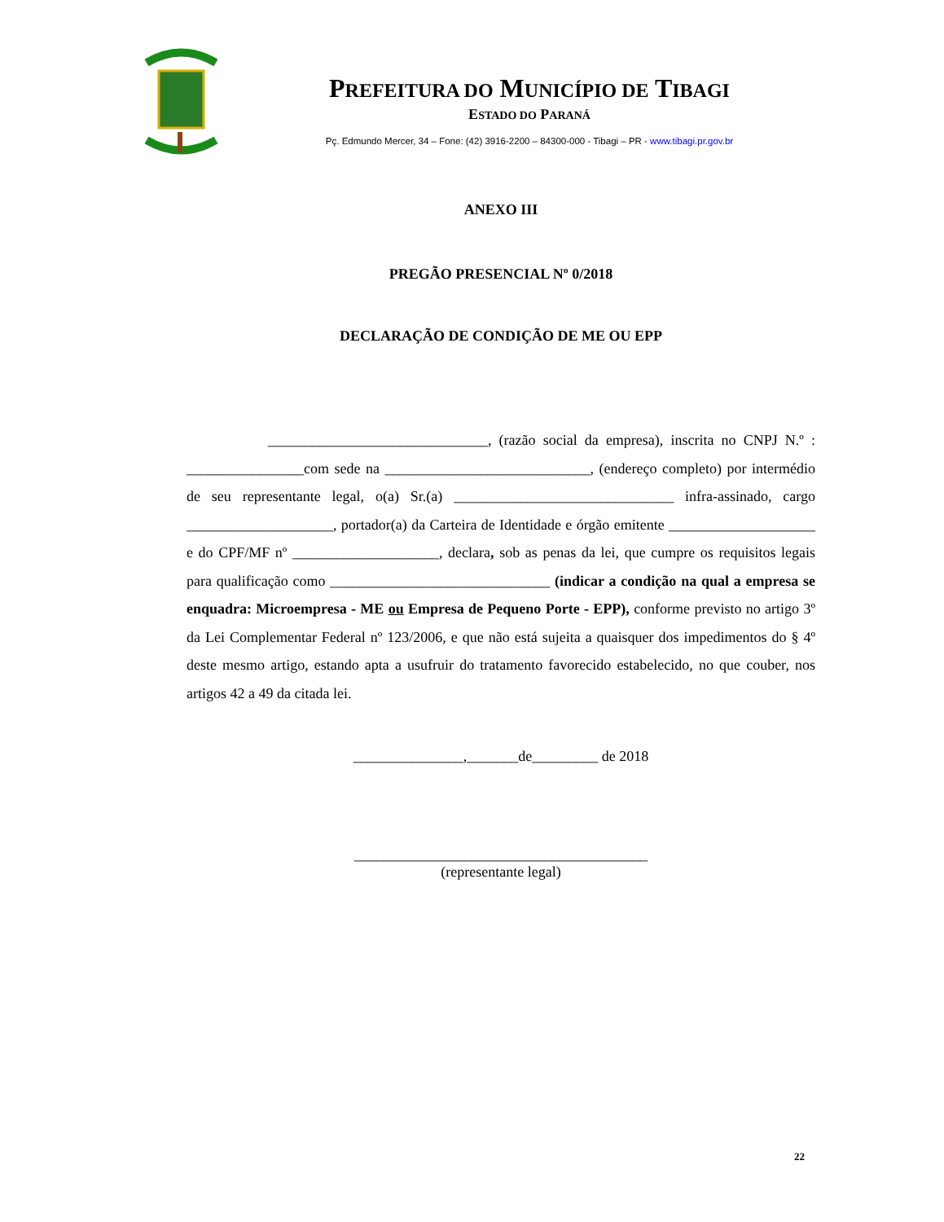PREFEITURA DO MUNICÍPIO DE TIBAGI
ESTADO DO PARANÁ
Pç. Edmundo Mercer, 34 – Fone: (42) 3916-2200 – 84300-000 - Tibagi – PR - www.tibagi.pr.gov.br
ANEXO III
PREGÃO PRESENCIAL Nº 0/2018
DECLARAÇÃO DE CONDIÇÃO DE ME OU EPP
______________________________, (razão social da empresa), inscrita no CNPJ N.º : ________________com sede na ____________________________, (endereço completo) por intermédio de seu representante legal, o(a) Sr.(a) ______________________________ infra-assinado, cargo ____________________, portador(a) da Carteira de Identidade e órgão emitente ____________________ e do CPF/MF nº ____________________, declara, sob as penas da lei, que cumpre os requisitos legais para qualificação como ______________________________ (indicar a condição na qual a empresa se enquadra: Microempresa - ME ou Empresa de Pequeno Porte - EPP), conforme previsto no artigo 3º da Lei Complementar Federal nº 123/2006, e que não está sujeita a quaisquer dos impedimentos do § 4º deste mesmo artigo, estando apta a usufruir do tratamento favorecido estabelecido, no que couber, nos artigos 42 a 49 da citada lei.
_______________,_______de_________ de 2018
________________________________________
(representante legal)
22